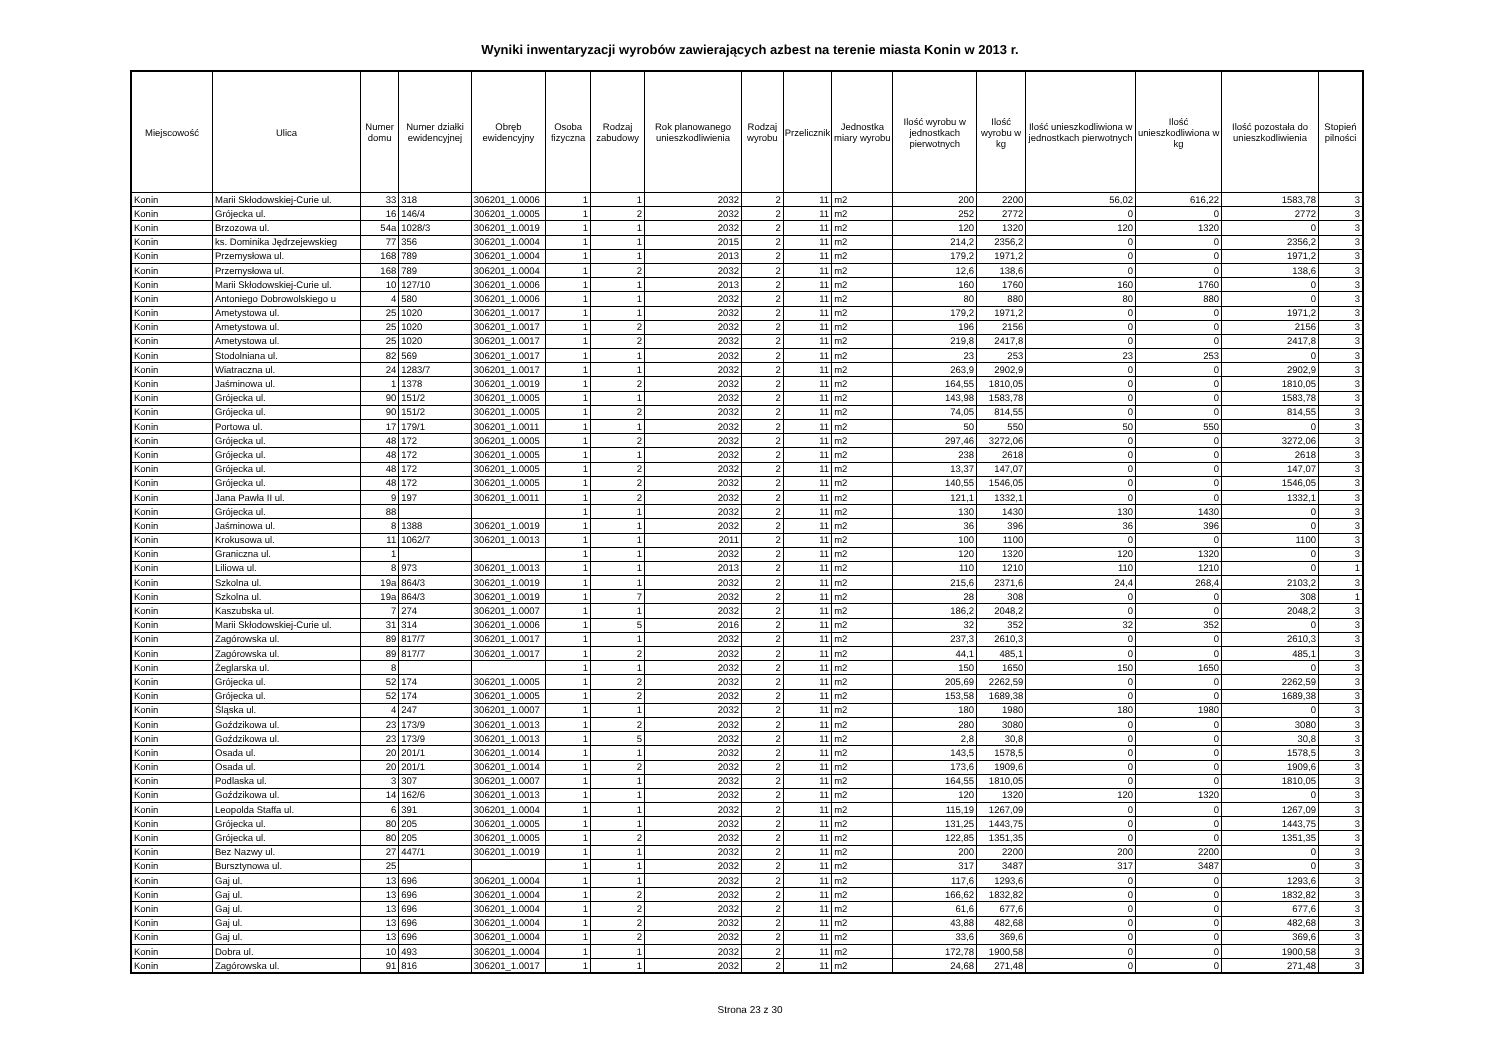Wyniki inwentaryzacji wyrobów zawierających azbest na terenie miasta Konin w 2013 r.
| Miejscowość | Ulica | Numer domu | Numer działki ewidencyjnej | Obręb ewidencyjny | Osoba fizyczna | Rodzaj zabudowy | Rok planowanego unieszkodliwienia | Rodzaj wyrobu | Przelicznik | Jednostka miary wyrobu | Ilość wyrobu w jednostkach pierwotnych | Ilość wyrobu w kg | Ilość unieszkodliwiona w jednostkach pierwotnych | Ilość unieszkodliwiona w kg | Ilość pozostała do unieszkodliwienia | Stopień pilności |
| --- | --- | --- | --- | --- | --- | --- | --- | --- | --- | --- | --- | --- | --- | --- | --- | --- |
| Konin | Marii Skłodowskiej-Curie ul. | 33 | 318 | 306201_1.0006 | 1 | 1 | 2032 | 2 | 11 | m2 | 200 | 2200 | 56,02 | 616,22 | 1583,78 | 3 |
| Konin | Grójecka ul. | 16 | 146/4 | 306201_1.0005 | 1 | 2 | 2032 | 2 | 11 | m2 | 252 | 2772 | 0 | 0 | 2772 | 3 |
| Konin | Brzozowa ul. | 54a | 1028/3 | 306201_1.0019 | 1 | 1 | 2032 | 2 | 11 | m2 | 120 | 1320 | 120 | 1320 | 0 | 3 |
| Konin | ks. Dominika Jędrzejewskieg | 77 | 356 | 306201_1.0004 | 1 | 1 | 2015 | 2 | 11 | m2 | 214,2 | 2356,2 | 0 | 0 | 2356,2 | 3 |
| Konin | Przemysłowa ul. | 168 | 789 | 306201_1.0004 | 1 | 1 | 2013 | 2 | 11 | m2 | 179,2 | 1971,2 | 0 | 0 | 1971,2 | 3 |
| Konin | Przemysłowa ul. | 168 | 789 | 306201_1.0004 | 1 | 2 | 2032 | 2 | 11 | m2 | 12,6 | 138,6 | 0 | 0 | 138,6 | 3 |
| Konin | Marii Skłodowskiej-Curie ul. | 10 | 127/10 | 306201_1.0006 | 1 | 1 | 2013 | 2 | 11 | m2 | 160 | 1760 | 160 | 1760 | 0 | 3 |
| Konin | Antoniego Dobrowolskiego u | 4 | 580 | 306201_1.0006 | 1 | 1 | 2032 | 2 | 11 | m2 | 80 | 880 | 80 | 880 | 0 | 3 |
| Konin | Ametystowa ul. | 25 | 1020 | 306201_1.0017 | 1 | 1 | 2032 | 2 | 11 | m2 | 179,2 | 1971,2 | 0 | 0 | 1971,2 | 3 |
| Konin | Ametystowa ul. | 25 | 1020 | 306201_1.0017 | 1 | 2 | 2032 | 2 | 11 | m2 | 196 | 2156 | 0 | 0 | 2156 | 3 |
| Konin | Ametystowa ul. | 25 | 1020 | 306201_1.0017 | 1 | 2 | 2032 | 2 | 11 | m2 | 219,8 | 2417,8 | 0 | 0 | 2417,8 | 3 |
| Konin | Stodolniana ul. | 82 | 569 | 306201_1.0017 | 1 | 1 | 2032 | 2 | 11 | m2 | 23 | 253 | 23 | 253 | 0 | 3 |
| Konin | Wiatraczna ul. | 24 | 1283/7 | 306201_1.0017 | 1 | 1 | 2032 | 2 | 11 | m2 | 263,9 | 2902,9 | 0 | 0 | 2902,9 | 3 |
| Konin | Jaśminowa ul. | 1 | 1378 | 306201_1.0019 | 1 | 2 | 2032 | 2 | 11 | m2 | 164,55 | 1810,05 | 0 | 0 | 1810,05 | 3 |
| Konin | Grójecka ul. | 90 | 151/2 | 306201_1.0005 | 1 | 1 | 2032 | 2 | 11 | m2 | 143,98 | 1583,78 | 0 | 0 | 1583,78 | 3 |
| Konin | Grójecka ul. | 90 | 151/2 | 306201_1.0005 | 1 | 2 | 2032 | 2 | 11 | m2 | 74,05 | 814,55 | 0 | 0 | 814,55 | 3 |
| Konin | Portowa ul. | 17 | 179/1 | 306201_1.0011 | 1 | 1 | 2032 | 2 | 11 | m2 | 50 | 550 | 50 | 550 | 0 | 3 |
| Konin | Grójecka ul. | 48 | 172 | 306201_1.0005 | 1 | 2 | 2032 | 2 | 11 | m2 | 297,46 | 3272,06 | 0 | 0 | 3272,06 | 3 |
| Konin | Grójecka ul. | 48 | 172 | 306201_1.0005 | 1 | 1 | 2032 | 2 | 11 | m2 | 238 | 2618 | 0 | 0 | 2618 | 3 |
| Konin | Grójecka ul. | 48 | 172 | 306201_1.0005 | 1 | 2 | 2032 | 2 | 11 | m2 | 13,37 | 147,07 | 0 | 0 | 147,07 | 3 |
| Konin | Grójecka ul. | 48 | 172 | 306201_1.0005 | 1 | 2 | 2032 | 2 | 11 | m2 | 140,55 | 1546,05 | 0 | 0 | 1546,05 | 3 |
| Konin | Jana Pawła II ul. | 9 | 197 | 306201_1.0011 | 1 | 2 | 2032 | 2 | 11 | m2 | 121,1 | 1332,1 | 0 | 0 | 1332,1 | 3 |
| Konin | Grójecka ul. | 88 | | | 1 | 1 | 2032 | 2 | 11 | m2 | 130 | 1430 | 130 | 1430 | 0 | 3 |
| Konin | Jaśminowa ul. | 8 | 1388 | 306201_1.0019 | 1 | 1 | 2032 | 2 | 11 | m2 | 36 | 396 | 36 | 396 | 0 | 3 |
| Konin | Krokusowa ul. | 11 | 1062/7 | 306201_1.0013 | 1 | 1 | 2011 | 2 | 11 | m2 | 100 | 1100 | 0 | 0 | 1100 | 3 |
| Konin | Graniczna ul. | 1 | | | 1 | 1 | 2032 | 2 | 11 | m2 | 120 | 1320 | 120 | 1320 | 0 | 3 |
| Konin | Liliowa ul. | 8 | 973 | 306201_1.0013 | 1 | 1 | 2013 | 2 | 11 | m2 | 110 | 1210 | 110 | 1210 | 0 | 1 |
| Konin | Szkolna ul. | 19a | 864/3 | 306201_1.0019 | 1 | 1 | 2032 | 2 | 11 | m2 | 215,6 | 2371,6 | 24,4 | 268,4 | 2103,2 | 3 |
| Konin | Szkolna ul. | 19a | 864/3 | 306201_1.0019 | 1 | 7 | 2032 | 2 | 11 | m2 | 28 | 308 | 0 | 0 | 308 | 1 |
| Konin | Kaszubska ul. | 7 | 274 | 306201_1.0007 | 1 | 1 | 2032 | 2 | 11 | m2 | 186,2 | 2048,2 | 0 | 0 | 2048,2 | 3 |
| Konin | Marii Skłodowskiej-Curie ul. | 31 | 314 | 306201_1.0006 | 1 | 5 | 2016 | 2 | 11 | m2 | 32 | 352 | 32 | 352 | 0 | 3 |
| Konin | Zagórowska ul. | 89 | 817/7 | 306201_1.0017 | 1 | 1 | 2032 | 2 | 11 | m2 | 237,3 | 2610,3 | 0 | 0 | 2610,3 | 3 |
| Konin | Zagórowska ul. | 89 | 817/7 | 306201_1.0017 | 1 | 2 | 2032 | 2 | 11 | m2 | 44,1 | 485,1 | 0 | 0 | 485,1 | 3 |
| Konin | Żeglarska ul. | 8 | | | 1 | 1 | 2032 | 2 | 11 | m2 | 150 | 1650 | 150 | 1650 | 0 | 3 |
| Konin | Grójecka ul. | 52 | 174 | 306201_1.0005 | 1 | 2 | 2032 | 2 | 11 | m2 | 205,69 | 2262,59 | 0 | 0 | 2262,59 | 3 |
| Konin | Grójecka ul. | 52 | 174 | 306201_1.0005 | 1 | 2 | 2032 | 2 | 11 | m2 | 153,58 | 1689,38 | 0 | 0 | 1689,38 | 3 |
| Konin | Śląska ul. | 4 | 247 | 306201_1.0007 | 1 | 1 | 2032 | 2 | 11 | m2 | 180 | 1980 | 180 | 1980 | 0 | 3 |
| Konin | Goździkowa ul. | 23 | 173/9 | 306201_1.0013 | 1 | 2 | 2032 | 2 | 11 | m2 | 280 | 3080 | 0 | 0 | 3080 | 3 |
| Konin | Goździkowa ul. | 23 | 173/9 | 306201_1.0013 | 1 | 5 | 2032 | 2 | 11 | m2 | 2,8 | 30,8 | 0 | 0 | 30,8 | 3 |
| Konin | Osada ul. | 20 | 201/1 | 306201_1.0014 | 1 | 1 | 2032 | 2 | 11 | m2 | 143,5 | 1578,5 | 0 | 0 | 1578,5 | 3 |
| Konin | Osada ul. | 20 | 201/1 | 306201_1.0014 | 1 | 2 | 2032 | 2 | 11 | m2 | 173,6 | 1909,6 | 0 | 0 | 1909,6 | 3 |
| Konin | Podlaska ul. | 3 | 307 | 306201_1.0007 | 1 | 1 | 2032 | 2 | 11 | m2 | 164,55 | 1810,05 | 0 | 0 | 1810,05 | 3 |
| Konin | Goździkowa ul. | 14 | 162/6 | 306201_1.0013 | 1 | 1 | 2032 | 2 | 11 | m2 | 120 | 1320 | 120 | 1320 | 0 | 3 |
| Konin | Leopolda Staffa ul. | 6 | 391 | 306201_1.0004 | 1 | 1 | 2032 | 2 | 11 | m2 | 115,19 | 1267,09 | 0 | 0 | 1267,09 | 3 |
| Konin | Grójecka ul. | 80 | 205 | 306201_1.0005 | 1 | 1 | 2032 | 2 | 11 | m2 | 131,25 | 1443,75 | 0 | 0 | 1443,75 | 3 |
| Konin | Grójecka ul. | 80 | 205 | 306201_1.0005 | 1 | 2 | 2032 | 2 | 11 | m2 | 122,85 | 1351,35 | 0 | 0 | 1351,35 | 3 |
| Konin | Bez Nazwy ul. | 27 | 447/1 | 306201_1.0019 | 1 | 1 | 2032 | 2 | 11 | m2 | 200 | 2200 | 200 | 2200 | 0 | 3 |
| Konin | Bursztynowa ul. | 25 | | | 1 | 1 | 2032 | 2 | 11 | m2 | 317 | 3487 | 317 | 3487 | 0 | 3 |
| Konin | Gaj ul. | 13 | 696 | 306201_1.0004 | 1 | 1 | 2032 | 2 | 11 | m2 | 117,6 | 1293,6 | 0 | 0 | 1293,6 | 3 |
| Konin | Gaj ul. | 13 | 696 | 306201_1.0004 | 1 | 2 | 2032 | 2 | 11 | m2 | 166,62 | 1832,82 | 0 | 0 | 1832,82 | 3 |
| Konin | Gaj ul. | 13 | 696 | 306201_1.0004 | 1 | 2 | 2032 | 2 | 11 | m2 | 61,6 | 677,6 | 0 | 0 | 677,6 | 3 |
| Konin | Gaj ul. | 13 | 696 | 306201_1.0004 | 1 | 2 | 2032 | 2 | 11 | m2 | 43,88 | 482,68 | 0 | 0 | 482,68 | 3 |
| Konin | Gaj ul. | 13 | 696 | 306201_1.0004 | 1 | 2 | 2032 | 2 | 11 | m2 | 33,6 | 369,6 | 0 | 0 | 369,6 | 3 |
| Konin | Dobra ul. | 10 | 493 | 306201_1.0004 | 1 | 1 | 2032 | 2 | 11 | m2 | 172,78 | 1900,58 | 0 | 0 | 1900,58 | 3 |
| Konin | Zagórowska ul. | 91 | 816 | 306201_1.0017 | 1 | 1 | 2032 | 2 | 11 | m2 | 24,68 | 271,48 | 0 | 0 | 271,48 | 3 |
Strona 23 z 30